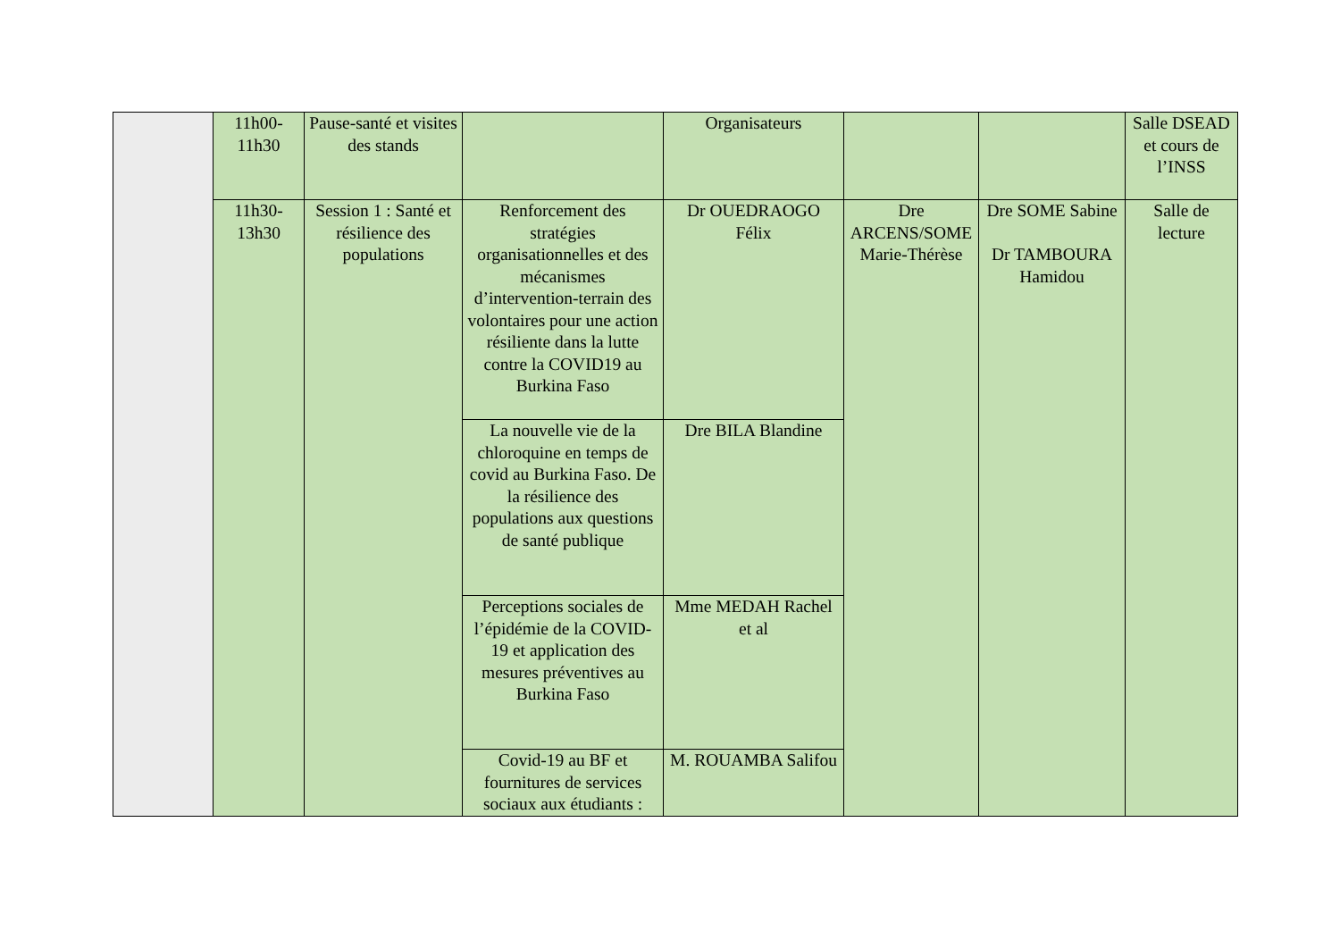| | 11h00- 11h30 | Pause-santé et visites des stands | | Organisateurs | | | Salle DSEAD et cours de l’INSS |
| | 11h30- 13h30 | Session 1 : Santé et résilience des populations | Renforcement des stratégies organisationnelles et des mécanismes d’intervention-terrain des volontaires pour une action résiliente dans la lutte contre la COVID19 au Burkina Faso | Dr OUEDRAOGO Félix | Dre ARCENS/SOME Marie-Thérèse | Dre SOME Sabine Dr TAMBOURA Hamidou | Salle de lecture |
| | | | La nouvelle vie de la chloroquine en temps de covid au Burkina Faso. De la résilience des populations aux questions de santé publique | Dre BILA Blandine | | | |
| | | | Perceptions sociales de l’épidémie de la COVID-19 et application des mesures préventives au Burkina Faso | Mme MEDAH Rachel et al | | | |
| | | | Covid-19 au BF et fournitures de services sociaux aux étudiants : | M. ROUAMBA Salifou | | | |